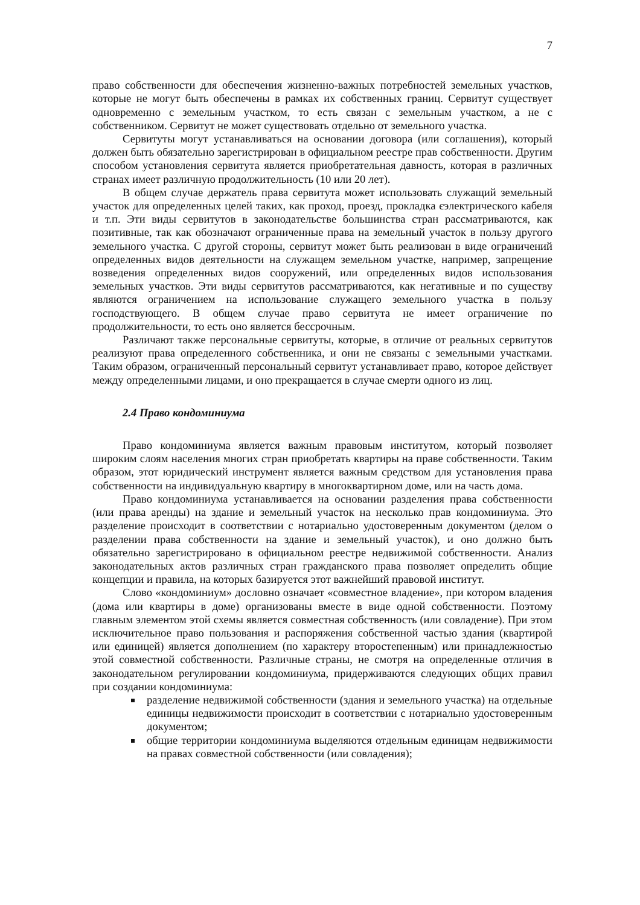7
право собственности для обеспечения жизненно-важных потребностей земельных участков, которые не могут быть обеспечены в рамках их собственных границ. Сервитут существует одновременно с земельным участком, то есть связан с земельным участком, а не с собственником. Сервитут не может существовать отдельно от земельного участка.
Сервитуты могут устанавливаться на основании договора (или соглашения), который должен быть обязательно зарегистрирован в официальном реестре прав собственности. Другим способом установления сервитута является приобретательная давность, которая в различных странах имеет различную продолжительность (10 или 20 лет).
В общем случае держатель права сервитута может использовать служащий земельный участок для определенных целей таких, как проход, проезд, прокладка єэлектрического кабеля и т.п. Эти виды сервитутов в законодательстве большинства стран рассматриваются, как позитивные, так как обозначают ограниченные права на земельный участок в пользу другого земельного участка. С другой стороны, сервитут может быть реализован в виде ограничений определенных видов деятельности на служащем земельном участке, например, запрещение возведения определенных видов сооружений, или определенных видов использования земельных участков. Эти виды сервитутов рассматриваются, как негативные и по существу являются ограничением на использование служащего земельного участка в пользу господствующего. В общем случае право сервитута не имеет ограничение по продолжительности, то есть оно является бессрочным.
Различают также персональные сервитуты, которые, в отличие от реальных сервитутов реализуют права определенного собственника, и они не связаны с земельными участками. Таким образом, ограниченный персональный сервитут устанавливает право, которое действует между определенными лицами, и оно прекращается в случае смерти одного из лиц.
2.4 Право кондоминиума
Право кондоминиума является важным правовым институтом, который позволяет широким слоям населения многих стран приобретать квартиры на праве собственности. Таким образом, этот юридический инструмент является важным средством для установления права собственности на индивидуальную квартиру в многоквартирном доме, или на часть дома.
Право кондоминиума устанавливается на основании разделения права собственности (или права аренды) на здание и земельный участок на несколько прав кондоминиума. Это разделение происходит в соответствии с нотариально удостоверенным документом (делом о разделении права собственности на здание и земельный участок), и оно должно быть обязательно зарегистрировано в официальном реестре недвижимой собственности. Анализ законодательных актов различных стран гражданского права позволяет определить общие концепции и правила, на которых базируется этот важнейший правовой институт.
Слово «кондоминиум» дословно означает «совместное владение», при котором владения (дома или квартиры в доме) организованы вместе в виде одной собственности. Поэтому главным элементом этой схемы является совместная собственность (или совладение). При этом исключительное право пользования и распоряжения собственной частью здания (квартирой или единицей) является дополнением (по характеру второстепенным) или принадлежностью этой совместной собственности. Различные страны, не смотря на определенные отличия в законодательном регулировании кондоминиума, придерживаются следующих общих правил при создании кондоминиума:
разделение недвижимой собственности (здания и земельного участка) на отдельные единицы недвижимости происходит в соответствии с нотариально удостоверенным документом;
общие территории кондоминиума выделяются отдельным единицам недвижимости на правах совместной собственности (или совладения);